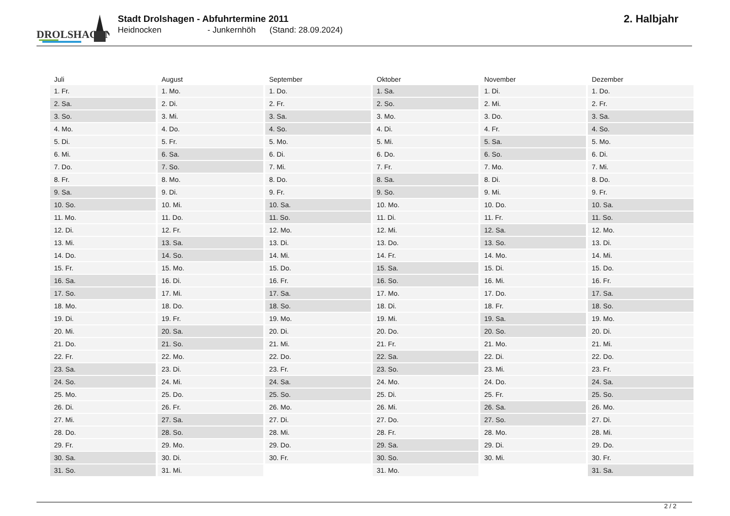DROLSHAGEN
Stadt Drolshagen - Abfuhrtermine 2011
Heidnocken - Junkernhöh (Stand: 28.09.2024)
2. Halbjahr
| Juli | August | September | Oktober | November | Dezember |
| --- | --- | --- | --- | --- | --- |
| 1. Fr. | 1. Mo. | 1. Do. | 1. Sa. | 1. Di. | 1. Do. |
| 2. Sa. | 2. Di. | 2. Fr. | 2. So. | 2. Mi. | 2. Fr. |
| 3. So. | 3. Mi. | 3. Sa. | 3. Mo. | 3. Do. | 3. Sa. |
| 4. Mo. | 4. Do. | 4. So. | 4. Di. | 4. Fr. | 4. So. |
| 5. Di. | 5. Fr. | 5. Mo. | 5. Mi. | 5. Sa. | 5. Mo. |
| 6. Mi. | 6. Sa. | 6. Di. | 6. Do. | 6. So. | 6. Di. |
| 7. Do. | 7. So. | 7. Mi. | 7. Fr. | 7. Mo. | 7. Mi. |
| 8. Fr. | 8. Mo. | 8. Do. | 8. Sa. | 8. Di. | 8. Do. |
| 9. Sa. | 9. Di. | 9. Fr. | 9. So. | 9. Mi. | 9. Fr. |
| 10. So. | 10. Mi. | 10. Sa. | 10. Mo. | 10. Do. | 10. Sa. |
| 11. Mo. | 11. Do. | 11. So. | 11. Di. | 11. Fr. | 11. So. |
| 12. Di. | 12. Fr. | 12. Mo. | 12. Mi. | 12. Sa. | 12. Mo. |
| 13. Mi. | 13. Sa. | 13. Di. | 13. Do. | 13. So. | 13. Di. |
| 14. Do. | 14. So. | 14. Mi. | 14. Fr. | 14. Mo. | 14. Mi. |
| 15. Fr. | 15. Mo. | 15. Do. | 15. Sa. | 15. Di. | 15. Do. |
| 16. Sa. | 16. Di. | 16. Fr. | 16. So. | 16. Mi. | 16. Fr. |
| 17. So. | 17. Mi. | 17. Sa. | 17. Mo. | 17. Do. | 17. Sa. |
| 18. Mo. | 18. Do. | 18. So. | 18. Di. | 18. Fr. | 18. So. |
| 19. Di. | 19. Fr. | 19. Mo. | 19. Mi. | 19. Sa. | 19. Mo. |
| 20. Mi. | 20. Sa. | 20. Di. | 20. Do. | 20. So. | 20. Di. |
| 21. Do. | 21. So. | 21. Mi. | 21. Fr. | 21. Mo. | 21. Mi. |
| 22. Fr. | 22. Mo. | 22. Do. | 22. Sa. | 22. Di. | 22. Do. |
| 23. Sa. | 23. Di. | 23. Fr. | 23. So. | 23. Mi. | 23. Fr. |
| 24. So. | 24. Mi. | 24. Sa. | 24. Mo. | 24. Do. | 24. Sa. |
| 25. Mo. | 25. Do. | 25. So. | 25. Di. | 25. Fr. | 25. So. |
| 26. Di. | 26. Fr. | 26. Mo. | 26. Mi. | 26. Sa. | 26. Mo. |
| 27. Mi. | 27. Sa. | 27. Di. | 27. Do. | 27. So. | 27. Di. |
| 28. Do. | 28. So. | 28. Mi. | 28. Fr. | 28. Mo. | 28. Mi. |
| 29. Fr. | 29. Mo. | 29. Do. | 29. Sa. | 29. Di. | 29. Do. |
| 30. Sa. | 30. Di. | 30. Fr. | 30. So. | 30. Mi. | 30. Fr. |
| 31. So. | 31. Mi. | | 31. Mo. | | 31. Sa. |
2 / 2